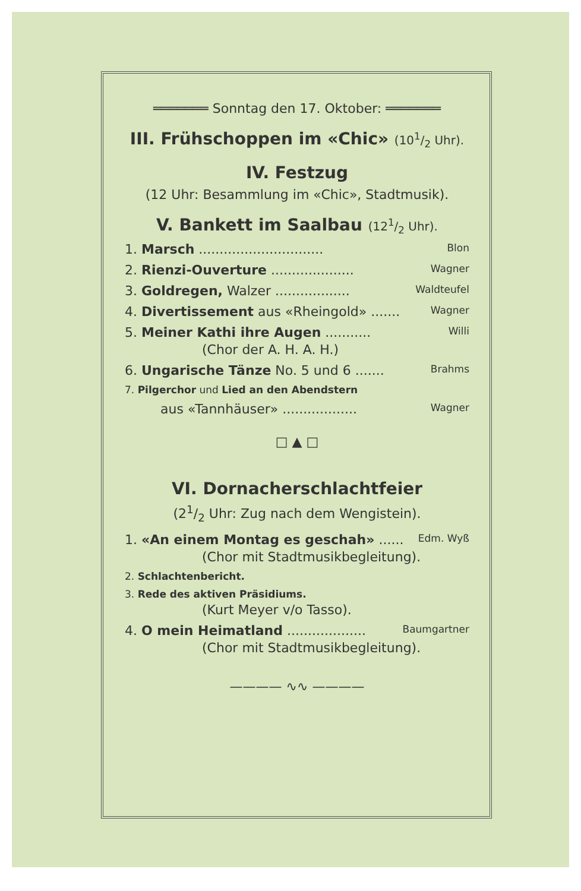═══════ Sonntag den 17. Oktober: ═══════
III. Frühschoppen im «Chic» (101/2 Uhr).
IV. Festzug
(12 Uhr: Besammlung im «Chic», Stadtmusik).
V. Bankett im Saalbau (121/2 Uhr).
1. Marsch .............................. Blon
2. Rienzi-Ouverture .................... Wagner
3. Goldregen, Walzer .................. Waldteufel
4. Divertissement aus «Rheingold» ....... Wagner
5. Meiner Kathi ihre Augen ........... Willi
(Chor der A. H. A. H.)
6. Ungarische Tänze No. 5 und 6 ....... Brahms
7. Pilgerchor und Lied an den Abendstern
aus «Tannhäuser» .................. Wagner
□ ▲ □
VI. Dornacherschlachtfeier
(21/2 Uhr: Zug nach dem Wengistein).
1. «An einem Montag es geschah» ...... Edm. Wyß
(Chor mit Stadtmusikbegleitung).
2. Schlachtenbericht.
3. Rede des aktiven Präsidiums.
(Kurt Meyer v/o Tasso).
4. O mein Heimatland ................... Baumgartner
(Chor mit Stadtmusikbegleitung).
———— ∿∿ ————